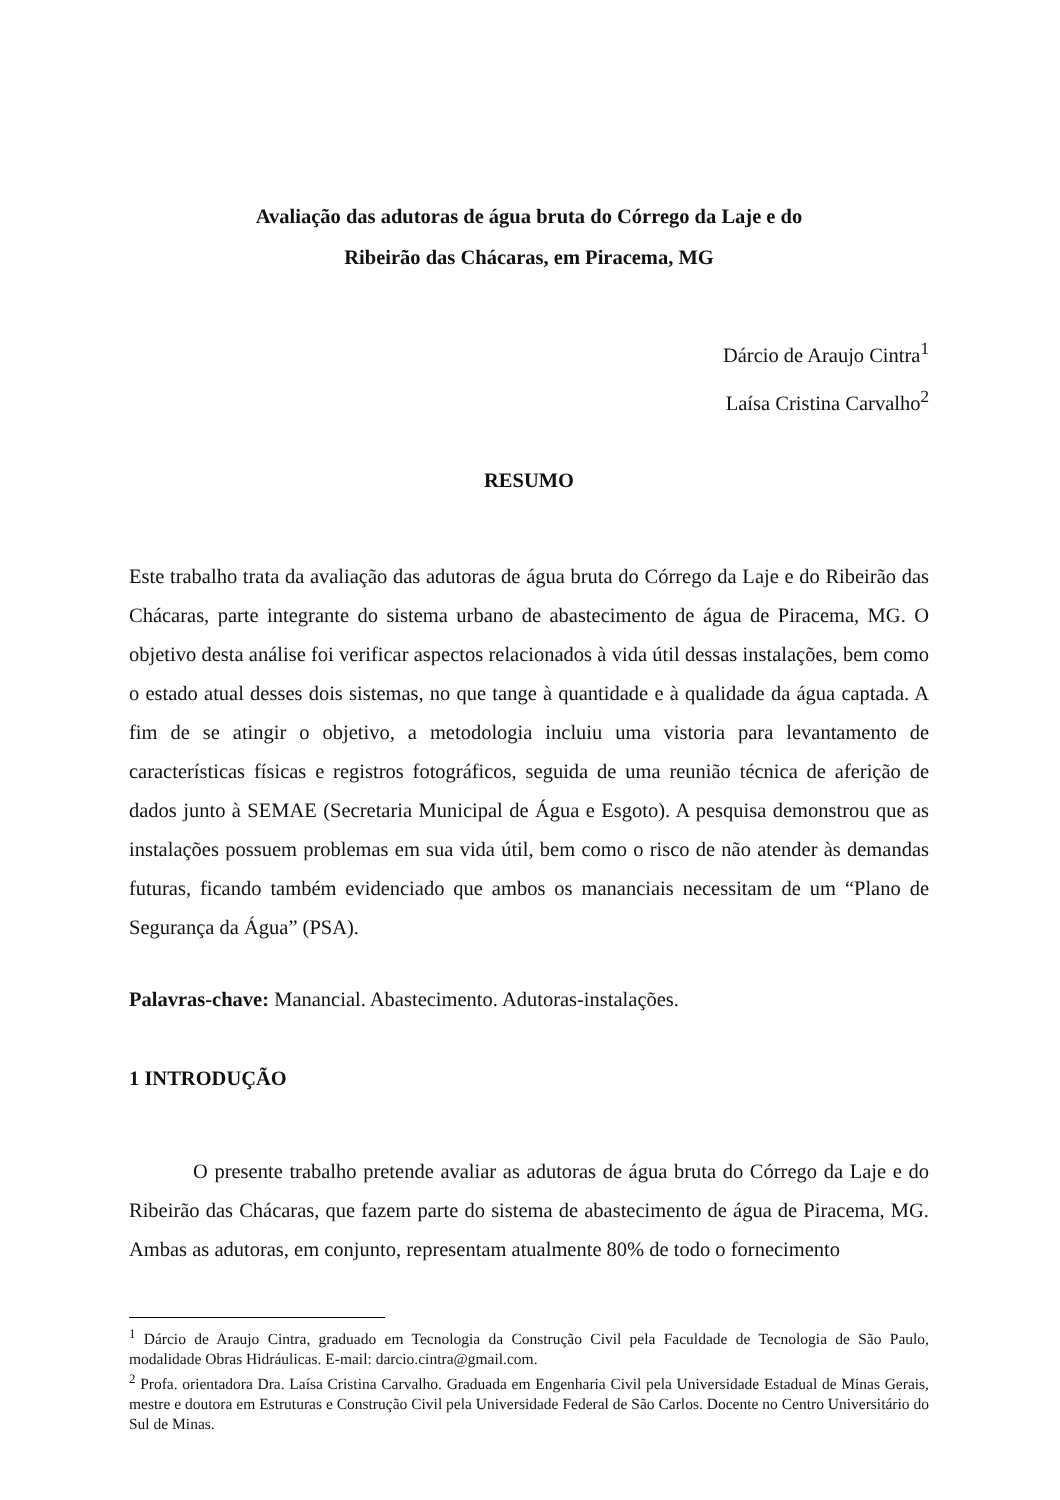Avaliação das adutoras de água bruta do Córrego da Laje e do
Ribeirão das Chácaras, em Piracema, MG
Dárcio de Araujo Cintra<sup>1</sup>
Laísa Cristina Carvalho<sup>2</sup>
RESUMO
Este trabalho trata da avaliação das adutoras de água bruta do Córrego da Laje e do Ribeirão das Chácaras, parte integrante do sistema urbano de abastecimento de água de Piracema, MG. O objetivo desta análise foi verificar aspectos relacionados à vida útil dessas instalações, bem como o estado atual desses dois sistemas, no que tange à quantidade e à qualidade da água captada. A fim de se atingir o objetivo, a metodologia incluiu uma vistoria para levantamento de características físicas e registros fotográficos, seguida de uma reunião técnica de aferição de dados junto à SEMAE (Secretaria Municipal de Água e Esgoto). A pesquisa demonstrou que as instalações possuem problemas em sua vida útil, bem como o risco de não atender às demandas futuras, ficando também evidenciado que ambos os mananciais necessitam de um “Plano de Segurança da Água” (PSA).
Palavras-chave: Manancial. Abastecimento. Adutoras-instalações.
1 INTRODUÇÃO
O presente trabalho pretende avaliar as adutoras de água bruta do Córrego da Laje e do Ribeirão das Chácaras, que fazem parte do sistema de abastecimento de água de Piracema, MG. Ambas as adutoras, em conjunto, representam atualmente 80% de todo o fornecimento
<sup>1</sup> Dárcio de Araujo Cintra, graduado em Tecnologia da Construção Civil pela Faculdade de Tecnologia de São Paulo, modalidade Obras Hidráulicas. E-mail: darcio.cintra@gmail.com.
<sup>2</sup> Profa. orientadora Dra. Laísa Cristina Carvalho. Graduada em Engenharia Civil pela Universidade Estadual de Minas Gerais, mestre e doutora em Estruturas e Construção Civil pela Universidade Federal de São Carlos. Docente no Centro Universitário do Sul de Minas.